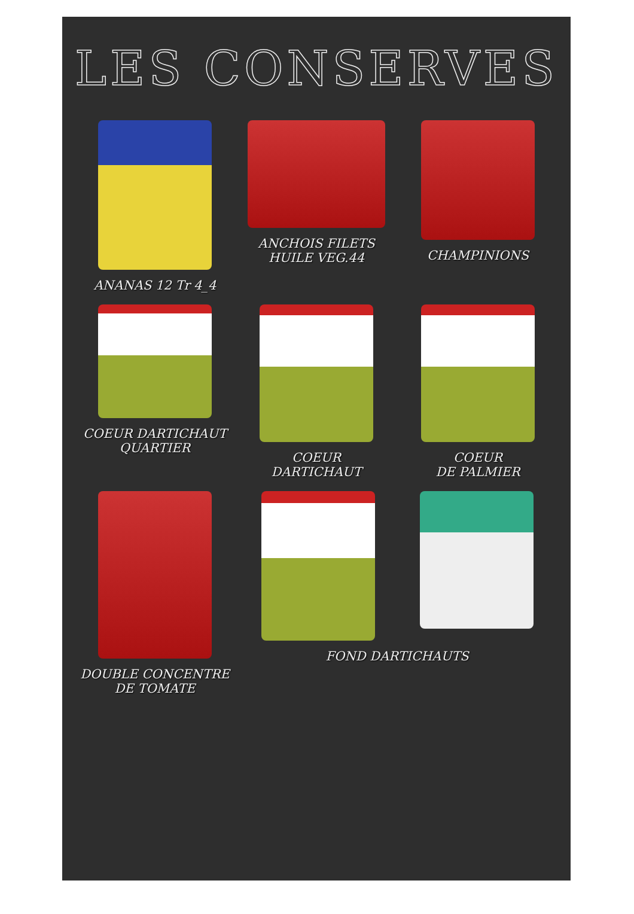LES CONSERVES
ANANAS 12 Tr 4_4
ANCHOIS FILETS
HUILE VEG.44
CHAMPINIONS
COEUR DARTICHAUT
QUARTIER
COEUR
DARTICHAUT
COEUR
DE PALMIER
DOUBLE CONCENTRE
DE TOMATE
FOND DARTICHAUTS